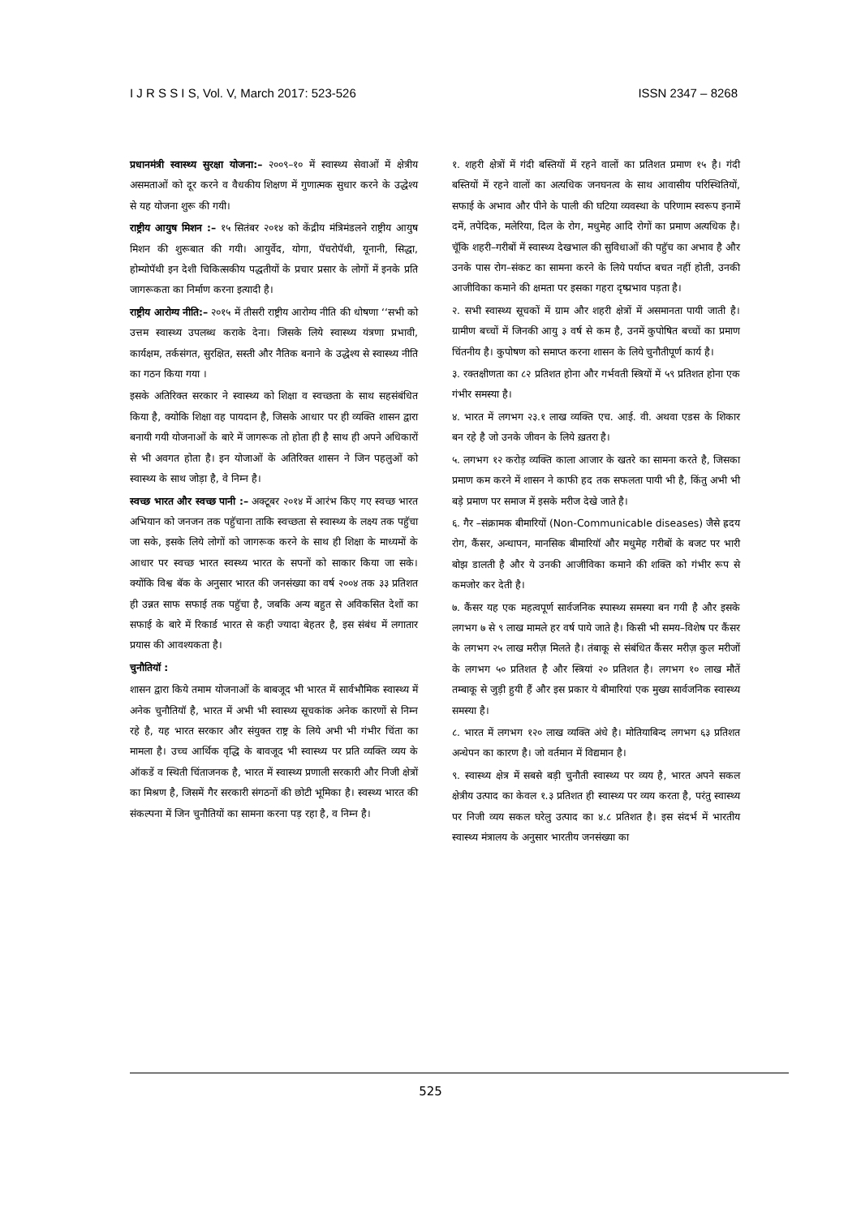I J R S S I S, Vol. V, March 2017: 523-526 ISSN 2347 – 8268
प्रधानमंत्री स्वास्थ्य सुरक्षा योजना:– २००९–१० में स्वास्थ्य सेवाओं में क्षेत्रीय असमताओं को दूर करने व वैधकीय शिक्षण में गुणात्मक सुधार करने के उद्धेश्य से यह योजना शुरू की गयी।
राष्ट्रीय आयुष मिशन :– १५ सितंबर २०१४ को केंद्रीय मंत्रिमंडलने राष्ट्रीय आयुष मिशन की शुरूबात की गयी। आयुर्वेद, योगा, पॅचरोपॅथी, यूनानी, सिद्धा, होम्योपॅथी इन देशी चिकित्सकीय पद्धतीयों के प्रचार प्रसार के लोगों में इनके प्रति जागरूकता का निर्माण करना इत्यादी है।
राष्ट्रीय आरोग्य नीति:– २०१५ में तीसरी राष्ट्रीय आरोग्य नीति की धोषणा ‘‘सभी को उत्तम स्वास्थ्य उपलब्ध कराके देना। जिसके लिये स्वास्थ्य यंत्रणा प्रभावी, कार्यक्षम, तर्कसंगत, सुरक्षित, सस्ती और नैतिक बनाने के उद्धेश्य से स्वास्थ्य नीति का गठन किया गया ।
इसके अतिरिक्त सरकार ने स्वास्थ्य को शिक्षा व स्वच्छता के साथ सहसंबंधित किया है, क्योकि शिक्षा वह पायदान है, जिसके आधार पर ही व्यक्ति शासन द्वारा बनायी गयी योजनाओं के बारे में जागरूक तो होता ही है साथ ही अपने अधिकारों से भी अवगत होता है। इन योजाओं के अतिरिक्त शासन ने जिन पहलुओं को स्वास्थ्य के साथ जोड़ा है, वे निम्न है।
स्वच्छ भारत और स्वच्छ पानी :– अक्टूबर २०१४ में आरंभ किए गए स्वच्छ भारत अभियान को जनजन तक पहुॅचाना ताकि स्वच्छता से स्वास्थ्य के लक्ष्य तक पहुॅचा जा सके, इसके लिये लोगों को जागरूक करने के साथ ही शिक्षा के माध्यमों के आधार पर स्वच्छ भारत स्वस्थ्य भारत के सपनों को साकार किया जा सके। क्योंकि विश्व बॅक के अनुसार भारत की जनसंख्या का वर्ष २००४ तक ३३ प्रतिशत ही उन्नत साफ सफाई तक पहुॅचा है, जबकि अन्य बहुत से अविकसित देशों का सफाई के बारे में रिकार्ड भारत से कही ज्यादा बेहतर है, इस संबंध में लगातार प्रयास की आवश्यकता है।
चुनौतियॉ :
शासन द्वारा किये तमाम योजनाओं के बाबजूद भी भारत में सार्वभौमिक स्वास्थ्य में अनेक चुनौतियॉ है, भारत में अभी भी स्वास्थ्य सूचकांक अनेक कारणों से निम्न रहे है, यह भारत सरकार और संयुक्त राष्ट्र के लिये अभी भी गंभीर चिंता का मामला है। उच्च आर्थिक वृद्धि के बावजूद भी स्वास्थ्य पर प्रति व्यक्ति व्यय के ऑकडें व स्थिती चिंताजनक है, भारत में स्वास्थ्य प्रणाली सरकारी और निजी क्षेत्रों का मिश्रण है, जिसमें गैर सरकारी संगठनों की छोटी भूमिका है। स्वस्थ्य भारत की संकल्पना में जिन चुनौतियों का सामना करना पड़ रहा है, व निम्न है।
१. शहरी क्षेत्रों में गंदी बस्तियों में रहने वालों का प्रतिशत प्रमाण १५ है। गंदी बस्तियों में रहने वालों का अत्यधिक जनघनत्व के साथ आवासीय परिस्थितियों, सफाई के अभाव और पीने के पाली की घटिया व्यवस्था के परिणाम स्वरूप इनामें दमें, तपेदिक, मलेरिया, दिल के रोग, मधुमेह आदि रोगों का प्रमाण अत्यधिक है। चूॅकि शहरी–गरीबों में स्वास्थ्य देखभाल की सुविधाओं की पहुॅच का अभाव है और उनके पास रोग–संकट का सामना करने के लिये पर्याप्त बचत नहीं होती, उनकी आजीविका कमाने की क्षमता पर इसका गहरा दृष्प्रभाव पड़ता है।
२. सभी स्वास्थ्य सूचकों में ग्राम और शहरी क्षेत्रों में असमानता पायी जाती है। ग्रामीण बच्चों में जिनकी आयु ३ वर्ष से कम है, उनमें कुपोषित बच्चों का प्रमाण चिंतनीय है। कुपोषण को समाप्त करना शासन के लिये चुनौतीपूर्ण कार्य है।
३. रक्तक्षीणता का ८२ प्रतिशत होना और गर्भवती स्त्रियों में ५९ प्रतिशत होना एक गंभीर समस्या है।
४. भारत में लगभग २३.१ लाख व्यक्ति एच. आई. वी. अथवा एडस के शिकार बन रहे है जो उनके जीवन के लिये ख़तरा है।
५. लगभग १२ करोड़ व्यक्ति काला आजार के खतरे का सामना करते है, जिसका प्रमाण कम करने में शासन ने काफी हद तक सफलता पायी भी है, किंतु अभी भी बड़े प्रमाण पर समाज में इसके मरीज देखे जाते है।
६. गैर –संक्रामक बीमारियों (Non-Communicable diseases) जैसे ह्रदय रोग, कैंसर, अन्धापन, मानसिक बीमारियॉ और मधुमेह गरीबों के बजट पर भारी बोझ डालती है और ये उनकी आजीविका कमाने की शक्ति को गंभीर रूप से कमजोर कर देती है।
७. कैंसर यह एक महत्वपूर्ण सार्वजनिक स्पास्थ्य समस्या बन गयी है और इसके लगभग ७ से ९ लाख मामले हर वर्ष पाये जाते है। किसी भी समय–विशेष पर कैंसर के लगभग २५ लाख मरीज़ मिलते है। तंबाकू से संबंधित कैंसर मरीज़ कुल मरीजों के लगभग ५० प्रतिशत है और स्त्रियां २० प्रतिशत है। लगभग १० लाख मौतें तम्बाकू से जुड़ी हुयी हैं और इस प्रकार ये बीमारियां एक मुख्य सार्वजनिक स्वास्थ्य समस्या है।
८. भारत में लगभग १२० लाख व्यक्ति अंधे है। मोतियाबिन्द लगभग ६३ प्रतिशत अन्धेपन का कारण है। जो वर्तमान में विद्यमान है।
९. स्वास्थ्य क्षेत्र में सबसे बड़ी चुनौती स्वास्थ्य पर व्यय है, भारत अपने सकल क्षेत्रीय उत्पाद का केवल १.३ प्रतिशत ही स्वास्थ्य पर व्यय करता है, परंतु स्वास्थ्य पर निजी व्यय सकल घरेलु उत्पाद का ४.८ प्रतिशत है। इस संदर्भ में भारतीय स्वास्थ्य मंत्रालय के अनुसार भारतीय जनसंख्या का
525